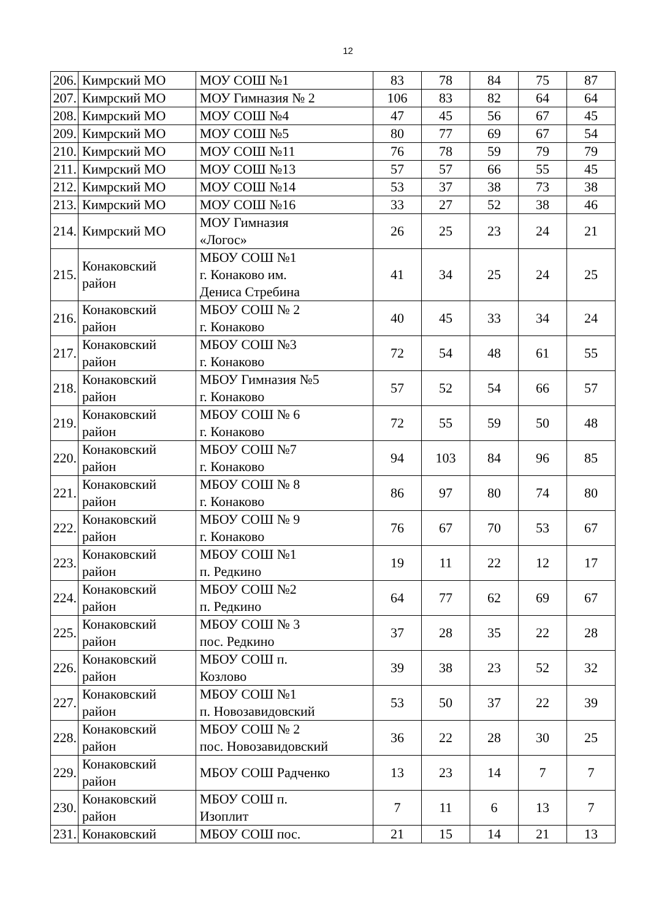12
| 206. | Кимрский МО | МОУ СОШ №1 | 83 | 78 | 84 | 75 | 87 |
| 207. | Кимрский МО | МОУ Гимназия № 2 | 106 | 83 | 82 | 64 | 64 |
| 208. | Кимрский МО | МОУ СОШ №4 | 47 | 45 | 56 | 67 | 45 |
| 209. | Кимрский МО | МОУ СОШ №5 | 80 | 77 | 69 | 67 | 54 |
| 210. | Кимрский МО | МОУ СОШ №11 | 76 | 78 | 59 | 79 | 79 |
| 211. | Кимрский МО | МОУ СОШ №13 | 57 | 57 | 66 | 55 | 45 |
| 212. | Кимрский МО | МОУ СОШ №14 | 53 | 37 | 38 | 73 | 38 |
| 213. | Кимрский МО | МОУ СОШ №16 | 33 | 27 | 52 | 38 | 46 |
| 214. | Кимрский МО | МОУ Гимназия «Логос» | 26 | 25 | 23 | 24 | 21 |
| 215. | Конаковский район | МБОУ СОШ №1 г. Конаково им. Дениса Стребина | 41 | 34 | 25 | 24 | 25 |
| 216. | Конаковский район | МБОУ СОШ № 2 г. Конаково | 40 | 45 | 33 | 34 | 24 |
| 217. | Конаковский район | МБОУ СОШ №3 г. Конаково | 72 | 54 | 48 | 61 | 55 |
| 218. | Конаковский район | МБОУ Гимназия №5 г. Конаково | 57 | 52 | 54 | 66 | 57 |
| 219. | Конаковский район | МБОУ СОШ № 6 г. Конаково | 72 | 55 | 59 | 50 | 48 |
| 220. | Конаковский район | МБОУ СОШ №7 г. Конаково | 94 | 103 | 84 | 96 | 85 |
| 221. | Конаковский район | МБОУ СОШ № 8 г. Конаково | 86 | 97 | 80 | 74 | 80 |
| 222. | Конаковский район | МБОУ СОШ № 9 г. Конаково | 76 | 67 | 70 | 53 | 67 |
| 223. | Конаковский район | МБОУ СОШ №1 п. Редкино | 19 | 11 | 22 | 12 | 17 |
| 224. | Конаковский район | МБОУ СОШ №2 п. Редкино | 64 | 77 | 62 | 69 | 67 |
| 225. | Конаковский район | МБОУ СОШ № 3 пос. Редкино | 37 | 28 | 35 | 22 | 28 |
| 226. | Конаковский район | МБОУ СОШ п. Козлово | 39 | 38 | 23 | 52 | 32 |
| 227. | Конаковский район | МБОУ СОШ №1 п. Новозавидовский | 53 | 50 | 37 | 22 | 39 |
| 228. | Конаковский район | МБОУ СОШ № 2 пос. Новозавидовский | 36 | 22 | 28 | 30 | 25 |
| 229. | Конаковский район | МБОУ СОШ Радченко | 13 | 23 | 14 | 7 | 7 |
| 230. | Конаковский район | МБОУ СОШ п. Изоплит | 7 | 11 | 6 | 13 | 7 |
| 231. | Конаковский | МБОУ СОШ пос. | 21 | 15 | 14 | 21 | 13 |